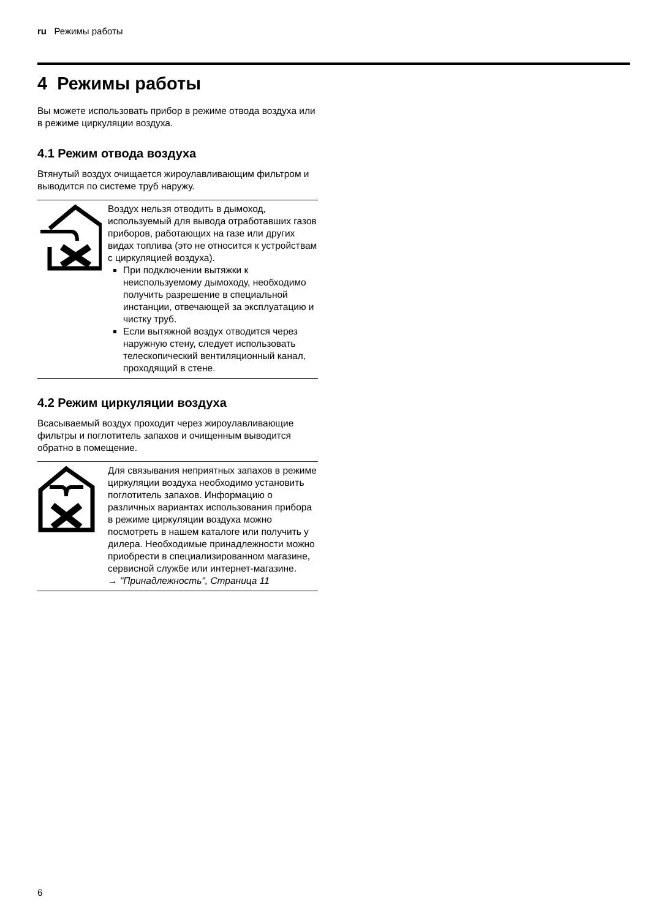ru Режимы работы
4 Режимы работы
Вы можете использовать прибор в режиме отвода воздуха или в режиме циркуляции воздуха.
4.1 Режим отвода воздуха
Втянутый воздух очищается жироулавливающим фильтром и выводится по системе труб наружу.
Воздух нельзя отводить в дымоход, используемый для вывода отработавших газов приборов, работающих на газе или других видах топлива (это не относится к устройствам с циркуляцией воздуха).
При подключении вытяжки к неиспользуемому дымоходу, необходимо получить разрешение в специальной инстанции, отвечающей за эксплуатацию и чистку труб.
Если вытяжной воздух отводится через наружную стену, следует использовать телескопический вентиляционный канал, проходящий в стене.
4.2 Режим циркуляции воздуха
Всасываемый воздух проходит через жироулавливающие фильтры и поглотитель запахов и очищенным выводится обратно в помещение.
Для связывания неприятных запахов в режиме циркуляции воздуха необходимо установить поглотитель запахов. Информацию о различных вариантах использования прибора в режиме циркуляции воздуха можно посмотреть в нашем каталоге или получить у дилера. Необходимые принадлежности можно приобрести в специализированном магазине, сервисной службе или интернет-магазине.
→ "Принадлежность", Страница 11
6